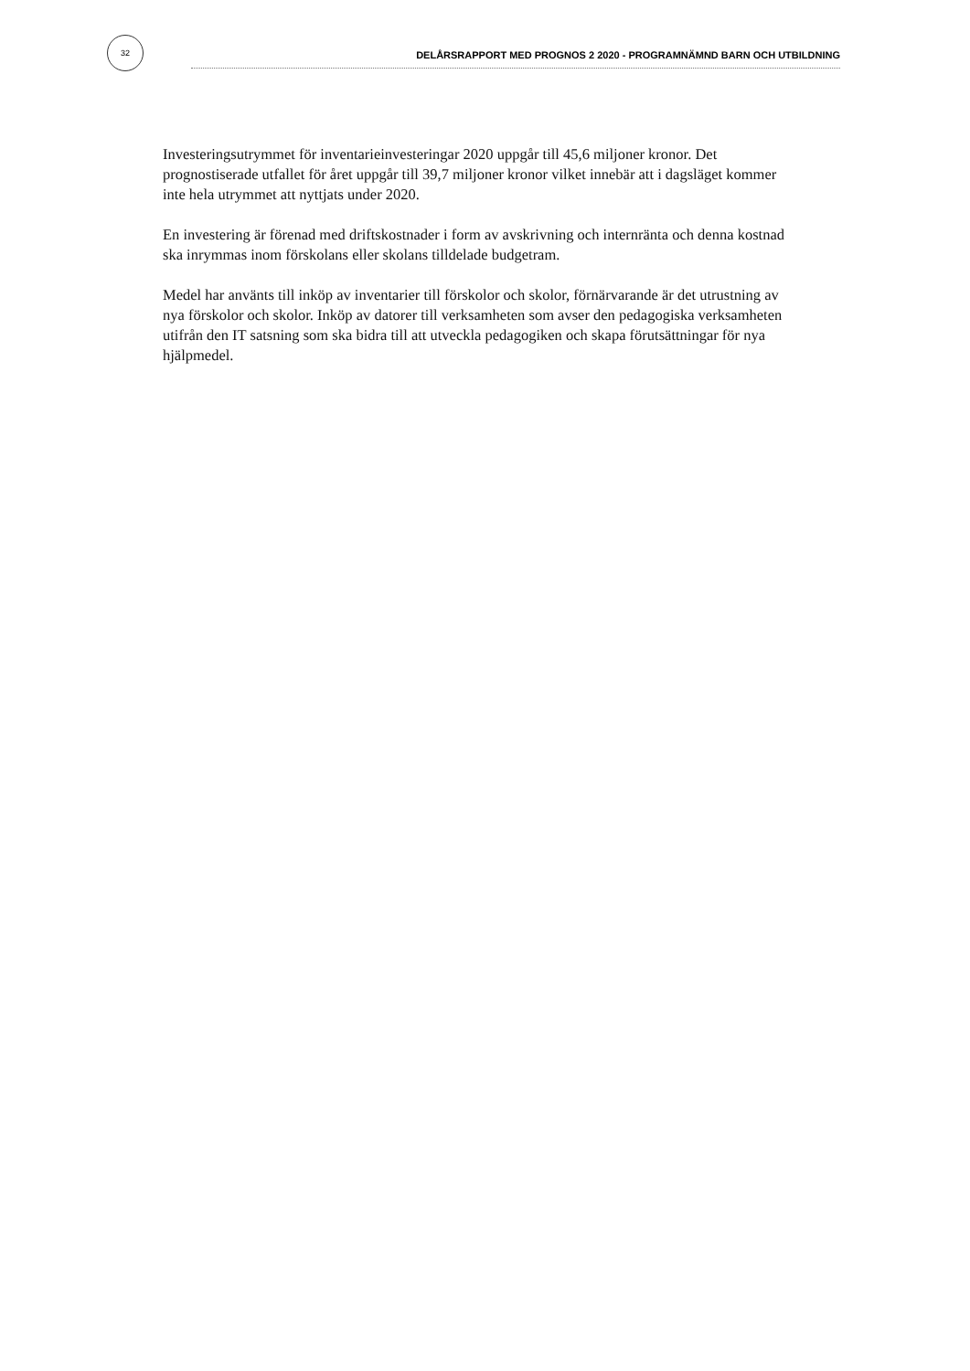32
DELÅRSRAPPORT MED PROGNOS 2 2020 - PROGRAMNÄMND BARN OCH UTBILDNING
Investeringsutrymmet för inventarieinvesteringar 2020 uppgår till 45,6 miljoner kronor. Det prognostiserade utfallet för året uppgår till 39,7 miljoner kronor vilket innebär att i dagsläget kommer inte hela utrymmet att nyttjats under 2020.
En investering är förenad med driftskostnader i form av avskrivning och internränta och denna kostnad ska inrymmas inom förskolans eller skolans tilldelade budgetram.
Medel har använts till inköp av inventarier till förskolor och skolor, förnärvarande är det utrustning av nya förskolor och skolor. Inköp av datorer till verksamheten som avser den pedagogiska verksamheten utifrån den IT satsning som ska bidra till att utveckla pedagogiken och skapa förutsättningar för nya hjälpmedel.